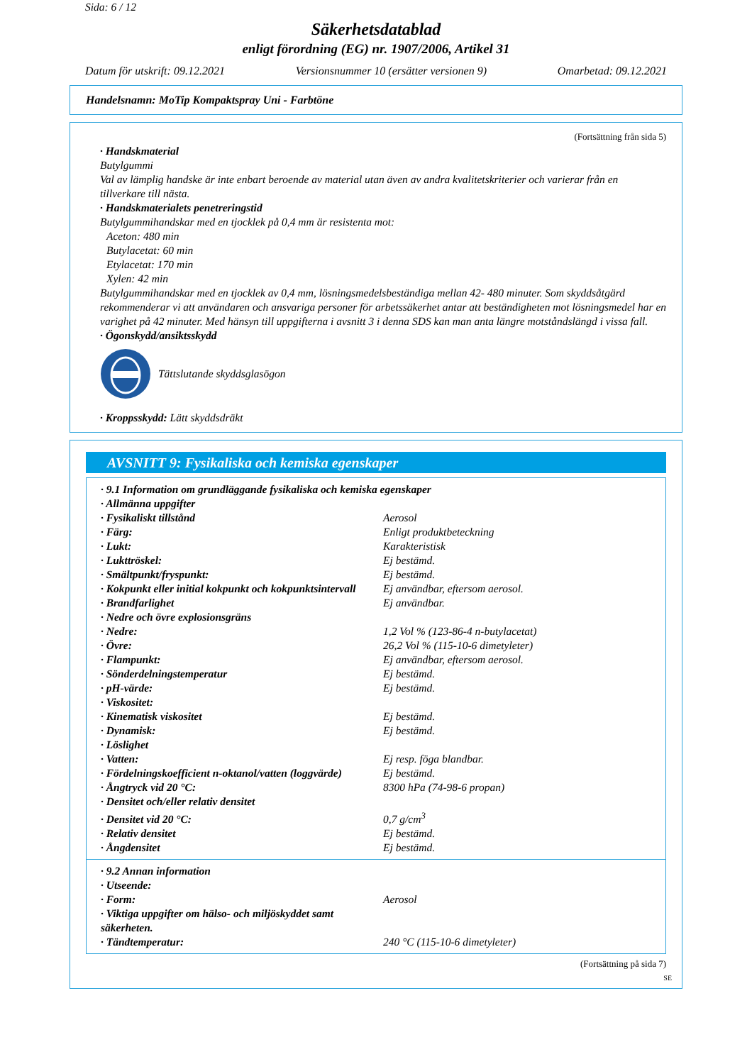Sida: 6 / 12
Säkerhetsdatablad
enligt förordning (EG) nr. 1907/2006, Artikel 31
Datum för utskrift: 09.12.2021 Versionsnummer 10 (ersätter versionen 9) Omarbetad: 09.12.2021
Handelsnamn: MoTip Kompaktspray Uni - Farbtöne
(Fortsättning från sida 5)
· Handskmaterial
Butylgummi
Val av lämplig handske är inte enbart beroende av material utan även av andra kvalitetskriterier och varierar från en tillverkare till nästa.
· Handskmaterialets penetreringstid
Butylgummihandskar med en tjocklek på 0,4 mm är resistenta mot:
Aceton: 480 min
Butylacetat: 60 min
Etylacetat: 170 min
Xylen: 42 min
Butylgummihandskar med en tjocklek av 0,4 mm, lösningsmedelsbeständiga mellan 42- 480 minuter. Som skyddsåtgärd rekommenderar vi att användaren och ansvariga personer för arbetssäkerhet antar att beständigheten mot lösningsmedel har en varighet på 42 minuter. Med hänsyn till uppgifterna i avsnitt 3 i denna SDS kan man anta längre motståndslängd i vissa fall.
· Ögonskydd/ansiktsskydd
Tättslutande skyddsglasögon
· Kroppsskydd: Lätt skyddsdräkt
AVSNITT 9: Fysikaliska och kemiska egenskaper
| · 9.1 Information om grundläggande fysikaliska och kemiska egenskaper | |
| · Allmänna uppgifter | |
| · Fysikaliskt tillstånd | Aerosol |
| · Färg: | Enligt produktbeteckning |
| · Lukt: | Karakteristisk |
| · Lukttröskel: | Ej bestämd. |
| · Smältpunkt/fryspunkt: | Ej bestämd. |
| · Kokpunkt eller initial kokpunkt och kokpunktsintervall | Ej användbar, eftersom aerosol. |
| · Brandfarlighet | Ej användbar. |
| · Nedre och övre explosionsgräns | |
| · Nedre: | 1,2 Vol % (123-86-4 n-butylacetat) |
| · Övre: | 26,2 Vol % (115-10-6 dimetyleter) |
| · Flampunkt: | Ej användbar, eftersom aerosol. |
| · Sönderdelningstemperatur | Ej bestämd. |
| · pH-värde: | Ej bestämd. |
| · Viskositet: | |
| · Kinematisk viskositet | Ej bestämd. |
| · Dynamisk: | Ej bestämd. |
| · Löslighet | |
| · Vatten: | Ej resp. föga blandbar. |
| · Fördelningskoefficient n-oktanol/vatten (loggvärde) | Ej bestämd. |
| · Ångtryck vid 20 °C: | 8300 hPa (74-98-6 propan) |
| · Densitet och/eller relativ densitet | |
| · Densitet vid 20 °C: | 0,7 g/cm<sup>3</sup> |
| · Relativ densitet | Ej bestämd. |
| · Ångdensitet | Ej bestämd. |
| · 9.2 Annan information | |
| · Utseende: | |
| · Form: | Aerosol |
| · Viktiga uppgifter om hälso- och miljöskyddet samt säkerheten. | |
| · Tändtemperatur: | 240 °C (115-10-6 dimetyleter) |
(Fortsättning på sida 7)
SE